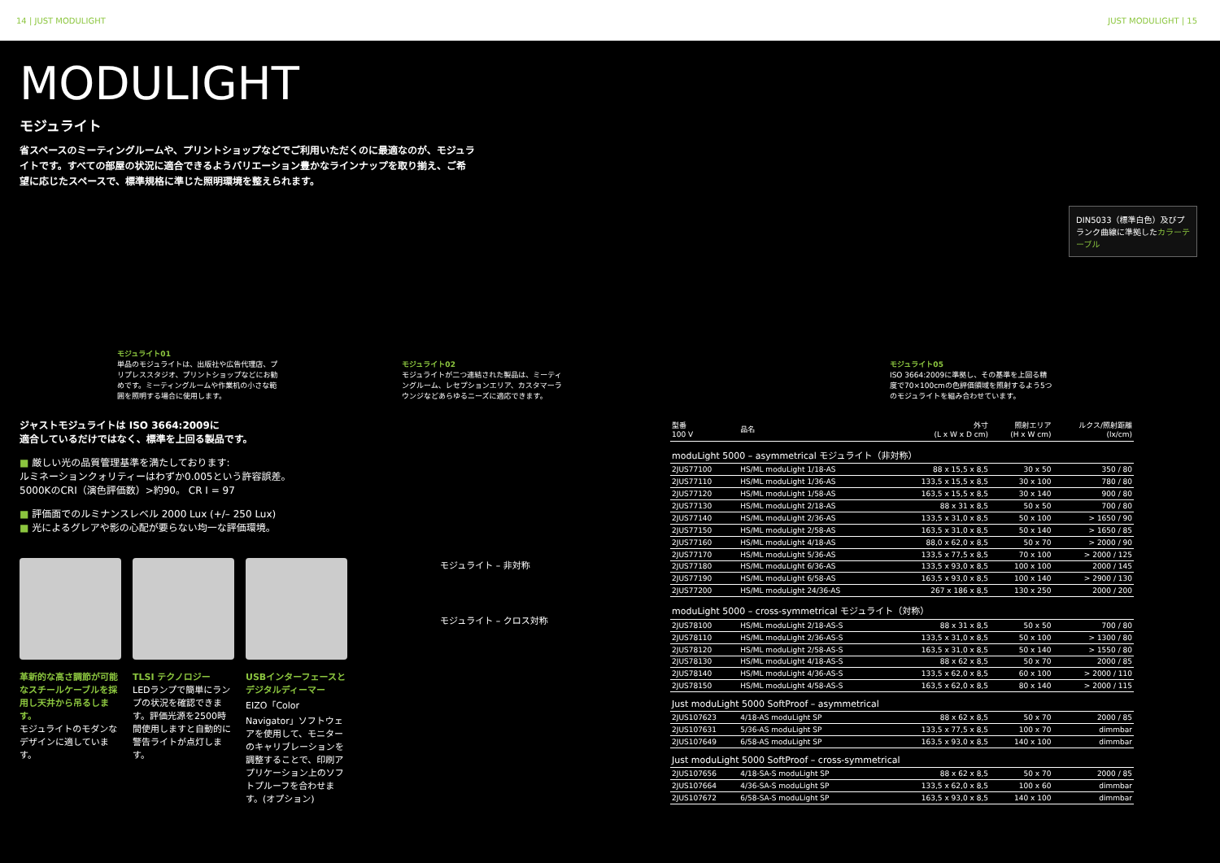14 | JUST MODULIGHT JUST MODULIGHT | 15
MODULIGHT
モジュライト
省スペースのミーティングルームや、プリントショップなどでご利用いただくのに最適なのが、モジュライトです。すべての部屋の状況に適合できるようバリエーション豊かなラインナップを取り揃え、ご希望に応じたスペースで、標準規格に準じた照明環境を整えられます。
モジュライト01
単品のモジュライトは、出版社や広告代理店、プリプレススタジオ、プリントショップなどにお勧めです。ミーティングルームや作業机の小さな範囲を照明する場合に使用します。
モジュライト02
モジュライトが二つ連結された製品は、ミーティングルーム、レセプションエリア、カスタマーラウンジなどあらゆるニーズに適応できます。
モジュライト05
ISO 3664:2009に準拠し、その基準を上回る精度で70×100cmの色評価領域を照射するよう5つのモジュライトを組み合わせています。
DIN5033（標準白色）及びプランク曲線に準拠したカラーテーブル
ジャストモジュライトは ISO 3664:2009に
適合しているだけではなく、標準を上回る製品です。
■ 厳しい光の品質管理基準を満たしております:
ルミネーションクォリティーはわずか0.005という許容誤差。
5000KのCRI（演色評価数）>約90。 CR I = 97
■ 評価面でのルミナンスレベル 2000 Lux (+/– 250 Lux)
■ 光によるグレアや影の心配が要らない均一な評価環境。
革新的な高さ調節が可能なスチールケーブルを採用し天井から吊るします。
モジュライトのモダンなデザインに適しています。
TLSI テクノロジー
LEDランプで簡単にランプの状況を確認できます。評価光源を2500時間使用しますと自動的に警告ライトが点灯します。
USBインターフェースとデジタルディーマー
EIZO「Color Navigator」ソフトウェアを使用して、モニターのキャリブレーションを調整することで、印刷アプリケーション上のソフトプルーフを合わせます。(オプション)
モジュライト – 非対称
モジュライト – クロス対称
| 型番 100 V | 品名 | 外寸 (L x W x D cm) | 照射エリア (H x W cm) | ルクス/照射距離 (lx/cm) |
| --- | --- | --- | --- | --- |
| moduLight 5000 – asymmetrical モジュライト（非対称） | | | | |
| 2JUS77100 | HS/ML moduLight 1/18-AS | 88 x 15,5 x 8,5 | 30 x 50 | 350 / 80 |
| 2JUS77110 | HS/ML moduLight 1/36-AS | 133,5 x 15,5 x 8,5 | 30 x 100 | 780 / 80 |
| 2JUS77120 | HS/ML moduLight 1/58-AS | 163,5 x 15,5 x 8,5 | 30 x 140 | 900 / 80 |
| 2JUS77130 | HS/ML moduLight 2/18-AS | 88 x 31 x 8,5 | 50 x 50 | 700 / 80 |
| 2JUS77140 | HS/ML moduLight 2/36-AS | 133,5 x 31,0 x 8,5 | 50 x 100 | > 1650 / 90 |
| 2JUS77150 | HS/ML moduLight 2/58-AS | 163,5 x 31,0 x 8,5 | 50 x 140 | > 1650 / 85 |
| 2JUS77160 | HS/ML moduLight 4/18-AS | 88,0 x 62,0 x 8,5 | 50 x 70 | > 2000 / 90 |
| 2JUS77170 | HS/ML moduLight 5/36-AS | 133,5 x 77,5 x 8,5 | 70 x 100 | > 2000 / 125 |
| 2JUS77180 | HS/ML moduLight 6/36-AS | 133,5 x 93,0 x 8,5 | 100 x 100 | 2000 / 145 |
| 2JUS77190 | HS/ML moduLight 6/58-AS | 163,5 x 93,0 x 8,5 | 100 x 140 | > 2900 / 130 |
| 2JUS77200 | HS/ML moduLight 24/36-AS | 267 x 186 x 8,5 | 130 x 250 | 2000 / 200 |
| moduLight 5000 – cross-symmetrical モジュライト（対称） | | | | |
| 2JUS78100 | HS/ML moduLight 2/18-AS-S | 88 x 31 x 8,5 | 50 x 50 | 700 / 80 |
| 2JUS78110 | HS/ML moduLight 2/36-AS-S | 133,5 x 31,0 x 8,5 | 50 x 100 | > 1300 / 80 |
| 2JUS78120 | HS/ML moduLight 2/58-AS-S | 163,5 x 31,0 x 8,5 | 50 x 140 | > 1550 / 80 |
| 2JUS78130 | HS/ML moduLight 4/18-AS-S | 88 x 62 x 8,5 | 50 x 70 | 2000 / 85 |
| 2JUS78140 | HS/ML moduLight 4/36-AS-S | 133,5 x 62,0 x 8,5 | 60 x 100 | > 2000 / 110 |
| 2JUS78150 | HS/ML moduLight 4/58-AS-S | 163,5 x 62,0 x 8,5 | 80 x 140 | > 2000 / 115 |
| Just moduLight 5000 SoftProof – asymmetrical | | | | |
| 2JUS107623 | 4/18-AS moduLight SP | 88 x 62 x 8,5 | 50 x 70 | 2000 / 85 |
| 2JUS107631 | 5/36-AS moduLight SP | 133,5 x 77,5 x 8,5 | 100 x 70 | dimmbar |
| 2JUS107649 | 6/58-AS moduLight SP | 163,5 x 93,0 x 8,5 | 140 x 100 | dimmbar |
| Just moduLight 5000 SoftProof – cross-symmetrical | | | | |
| 2JUS107656 | 4/18-SA-S moduLight SP | 88 x 62 x 8,5 | 50 x 70 | 2000 / 85 |
| 2JUS107664 | 4/36-SA-S moduLight SP | 133,5 x 62,0 x 8,5 | 100 x 60 | dimmbar |
| 2JUS107672 | 6/58-SA-S moduLight SP | 163,5 x 93,0 x 8,5 | 140 x 100 | dimmbar |